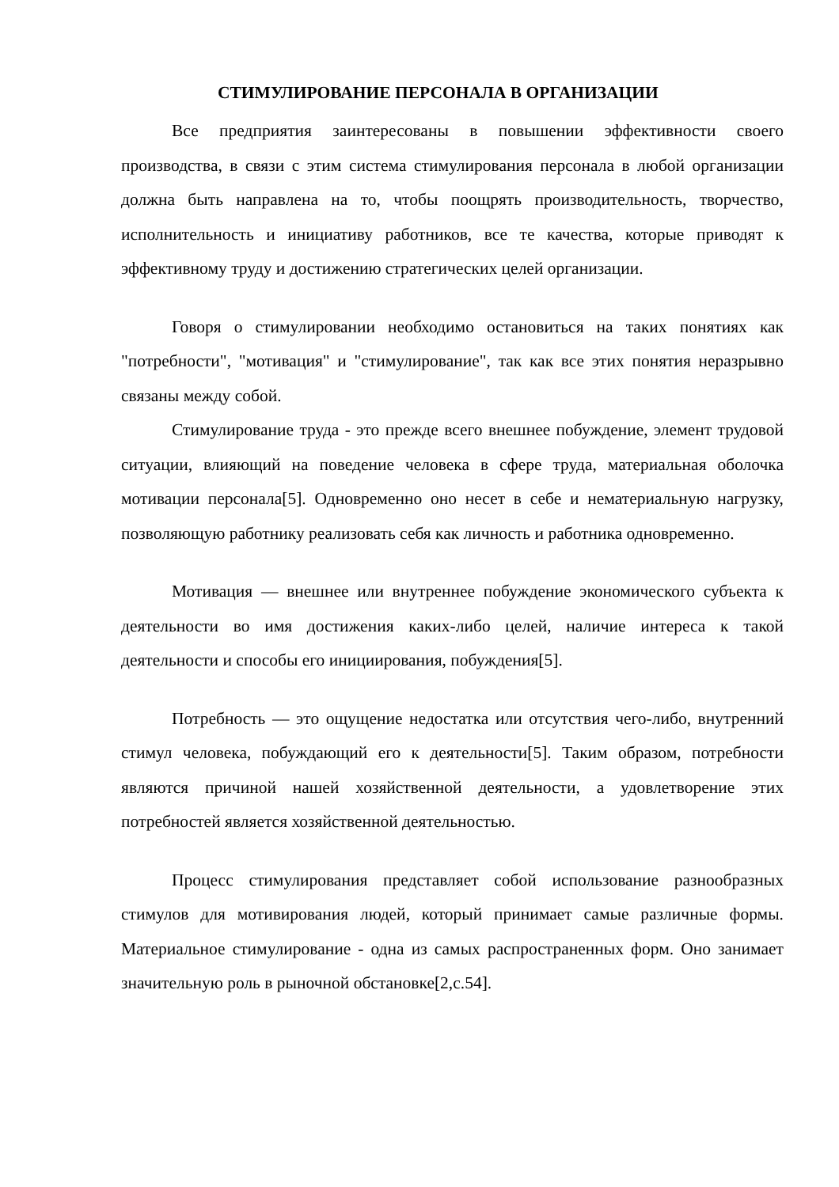СТИМУЛИРОВАНИЕ ПЕРСОНАЛА В ОРГАНИЗАЦИИ
Все предприятия заинтересованы в повышении эффективности своего производства, в связи с этим система стимулирования персонала в любой организации должна быть направлена на то, чтобы поощрять производительность, творчество, исполнительность и инициативу работников, все те качества, которые приводят к эффективному труду и достижению стратегических целей организации.
Говоря о стимулировании необходимо остановиться на таких понятиях как "потребности", "мотивация" и "стимулирование", так как все этих понятия неразрывно связаны между собой.
Стимулирование труда - это прежде всего внешнее побуждение, элемент трудовой ситуации, влияющий на поведение человека в сфере труда, материальная оболочка мотивации персонала[5]. Одновременно оно несет в себе и нематериальную нагрузку, позволяющую работнику реализовать себя как личность и работника одновременно.
Мотивация — внешнее или внутреннее побуждение экономического субъекта к деятельности во имя достижения каких-либо целей, наличие интереса к такой деятельности и способы его инициирования, побуждения[5].
Потребность — это ощущение недостатка или отсутствия чего-либо, внутренний стимул человека, побуждающий его к деятельности[5]. Таким образом, потребности являются причиной нашей хозяйственной деятельности, а удовлетворение этих потребностей является хозяйственной деятельностью.
Процесс стимулирования представляет собой использование разнообразных стимулов для мотивирования людей, который принимает самые различные формы. Материальное стимулирование - одна из самых распространенных форм. Оно занимает значительную роль в рыночной обстановке[2,с.54].